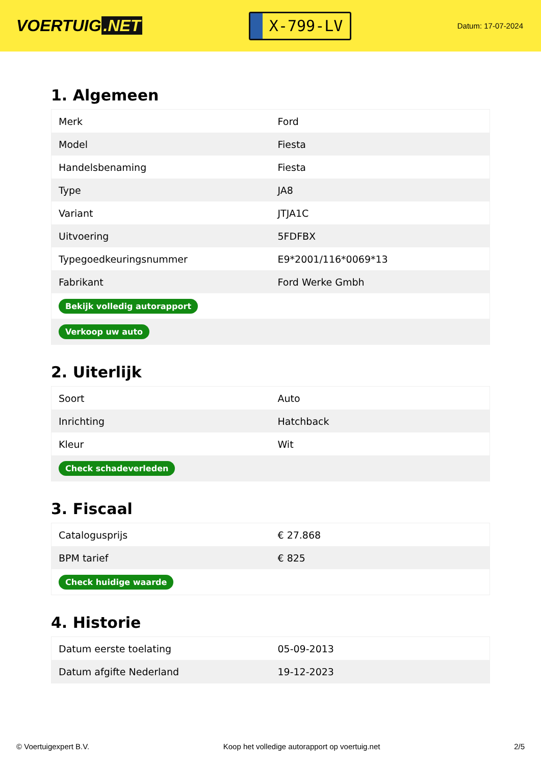VOERTUIG.NET
X-799-LV
Datum: 17-07-2024
1. Algemeen
| Merk | Ford |
| Model | Fiesta |
| Handelsbenaming | Fiesta |
| Type | JA8 |
| Variant | JTJA1C |
| Uitvoering | 5FDFBX |
| Typegoedkeuringsnummer | E9*2001/116*0069*13 |
| Fabrikant | Ford Werke Gmbh |
| Bekijk volledig autorapport | |
| Verkoop uw auto | |
2. Uiterlijk
| Soort | Auto |
| Inrichting | Hatchback |
| Kleur | Wit |
| Check schadeverleden | |
3. Fiscaal
| Catalogusprijs | € 27.868 |
| BPM tarief | € 825 |
| Check huidige waarde | |
4. Historie
| Datum eerste toelating | 05-09-2013 |
| Datum afgifte Nederland | 19-12-2023 |
© Voertuigexpert B.V. Koop het volledige autorapport op voertuig.net 2/5